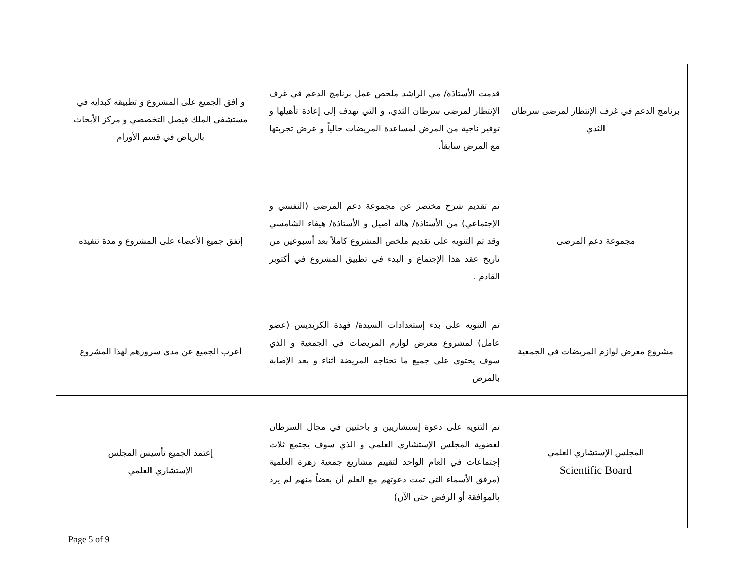| برنامج الدعم في غرف الإنتظار لمرضى سرطان الثدي | قدمت الأستاذة/ مي الراشد ملخص عمل برنامج الدعم في غرف الإنتظار لمرضى سرطان الثدي، و التي تهدف إلى إعادة تأهيلها و توفير ناجية من المرض لمساعدة المريضات حالياً و عرض تجربتها مع المرض سابقاً. | و افق الجميع على المشروع و تطبيقه كبدايه في مستشفى الملك فيصل التخصصي و مركز الأبحاث بالرياض في قسم الأورام |
| مجموعة دعم المرضى | تم تقديم شرح مختصر عن مجموعة دعم المرضى (النفسي و الإجتماعي) من الأستاذة/ هالة أصيل و الأستاذة/ هيفاء الشامسي وقد تم التنويه على تقديم ملخص المشروع كاملاً بعد أسبوعين من تاريخ عقد هذا الإجتماع و البدء في تطبيق المشروع في أكتوبر القادم . | إتفق جميع الأعضاء على المشروع و مدة تنفيذه |
| مشروع معرض لوازم المريضات في الجمعية | تم التنويه على بدء إستعدادات السيدة/ فهدة الكريديس (عضو عامل) لمشروع معرض لوازم المريضات في الجمعية و الذي سوف يحتوي على جميع ما تحتاجه المريضة أثناء و بعد الإصابة بالمرض | أعرب الجميع عن مدى سرورهم لهذا المشروع |
| المجلس الإستشاري العلمي Scientific Board | تم التنويه على دعوة إستشاريين و باحثيين في مجال السرطان لعضوية المجلس الإستشاري العلمي و الذي سوف يجتمع ثلاث إجتماعات في العام الواحد لتقييم مشاريع جمعية زهرة العلمية (مرفق الأسماء التي تمت دعوتهم مع العلم أن بعضاً منهم لم يرد بالموافقة أو الرفض حتى الآن) | إعتمد الجميع تأسيس المجلس الإستشاري العلمي |
Page 5 of 9